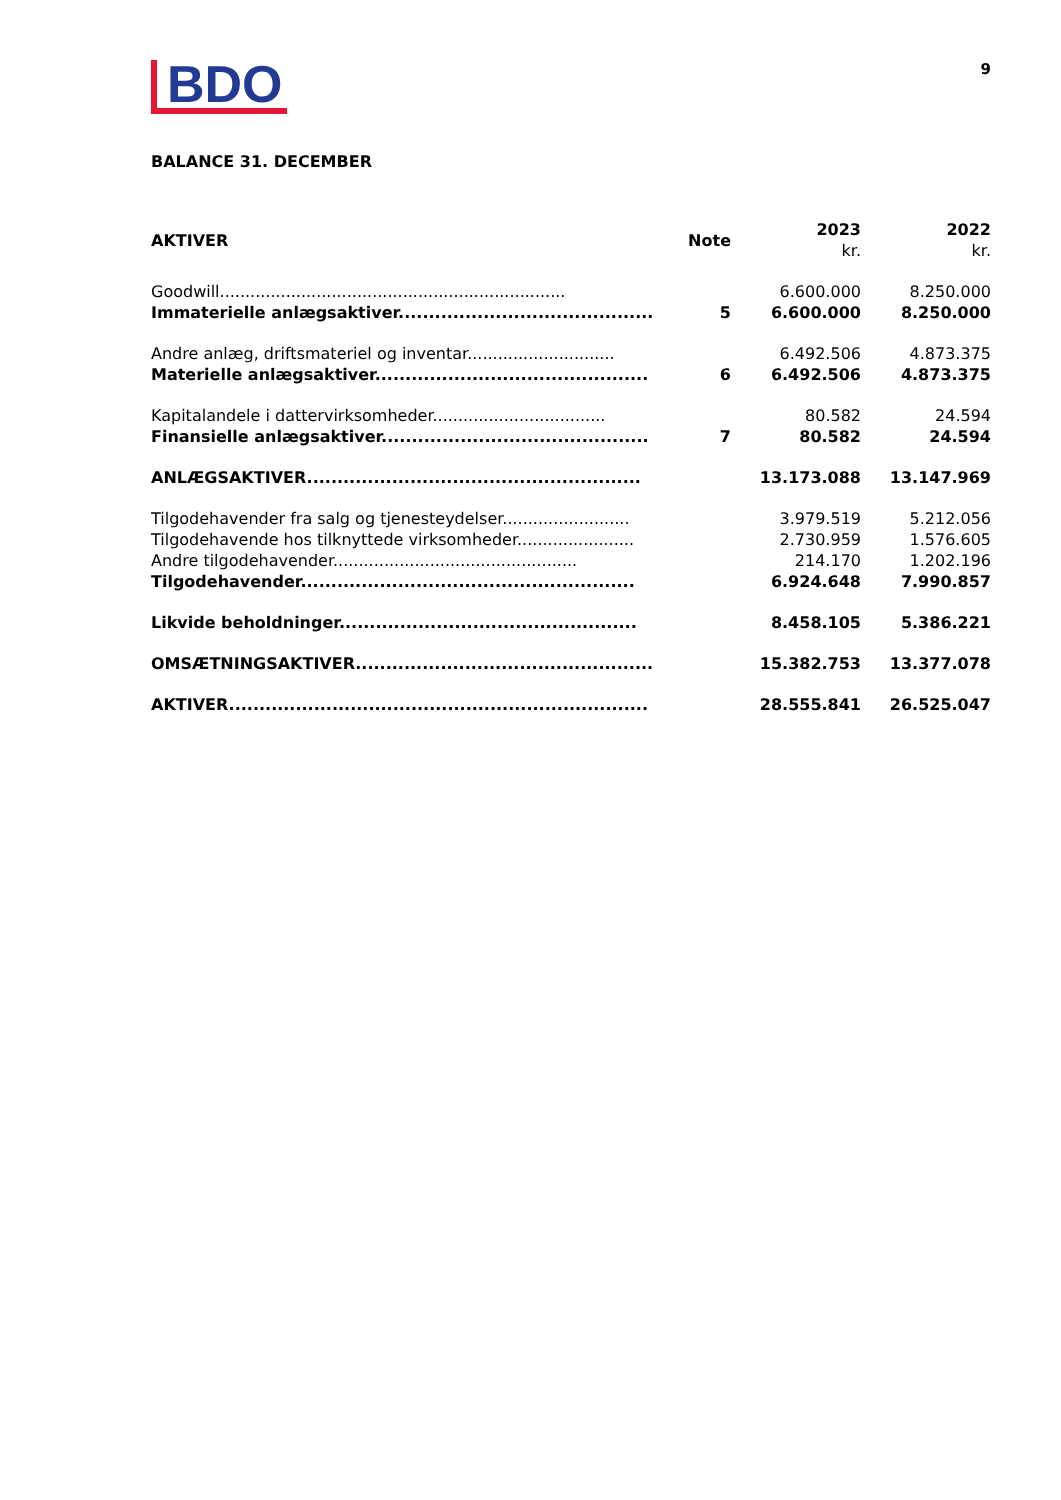BDO
9
BALANCE 31. DECEMBER
| AKTIVER | Note | 2023 kr. | 2022 kr. |
| --- | --- | --- | --- |
| Goodwill.................................................................... | | 6.600.000 | 8.250.000 |
| Immaterielle anlægsaktiver.......................................... | 5 | 6.600.000 | 8.250.000 |
| Andre anlæg, driftsmateriel og inventar............................. | | 6.492.506 | 4.873.375 |
| Materielle anlægsaktiver............................................. | 6 | 6.492.506 | 4.873.375 |
| Kapitalandele i dattervirksomheder.................................. | | 80.582 | 24.594 |
| Finansielle anlægsaktiver............................................ | 7 | 80.582 | 24.594 |
| ANLÆGSAKTIVER....................................................... | | 13.173.088 | 13.147.969 |
| Tilgodehavender fra salg og tjenesteydelser......................... | | 3.979.519 | 5.212.056 |
| Tilgodehavende hos tilknyttede virksomheder....................... | | 2.730.959 | 1.576.605 |
| Andre tilgodehavender................................................ | | 214.170 | 1.202.196 |
| Tilgodehavender....................................................... | | 6.924.648 | 7.990.857 |
| Likvide beholdninger................................................. | | 8.458.105 | 5.386.221 |
| OMSÆTNINGSAKTIVER................................................. | | 15.382.753 | 13.377.078 |
| AKTIVER..................................................................... | | 28.555.841 | 26.525.047 |